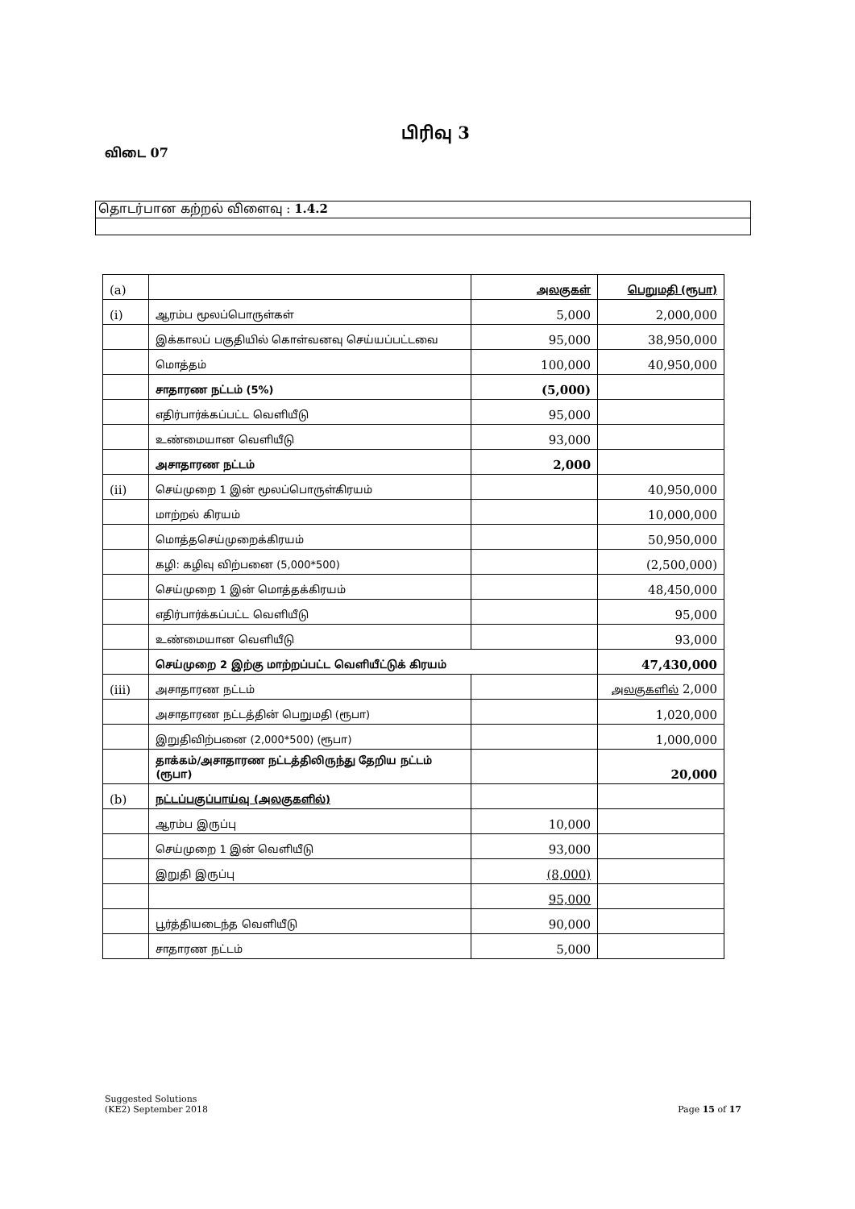பிரிவு 3
விடை 07
தொடர்பான கற்றல் விளைவு : 1.4.2
| (a) | | அலகுகள் | பெறுமதி (ரூபா) |
| (i) | ஆரம்ப மூலப்பொருள்கள் | 5,000 | 2,000,000 |
| | இக்காலப் பகுதியில் கொள்வனவு செய்யப்பட்டவை | 95,000 | 38,950,000 |
| | மொத்தம் | 100,000 | 40,950,000 |
| | சாதாரண நட்டம் (5%) | (5,000) | |
| | எதிர்பார்க்கப்பட்ட வெளியீடு | 95,000 | |
| | உண்மையான வெளியீடு | 93,000 | |
| | அசாதாரண நட்டம் | 2,000 | |
| (ii) | செய்முறை 1 இன் மூலப்பொருள்கிரயம் | | 40,950,000 |
| | மாற்றல் கிரயம் | | 10,000,000 |
| | மொத்தசெய்முறைக்கிரயம் | | 50,950,000 |
| | கழி: கழிவு விற்பனை (5,000*500) | | (2,500,000) |
| | செய்முறை 1 இன் மொத்தக்கிரயம் | | 48,450,000 |
| | எதிர்பார்க்கப்பட்ட வெளியீடு | | 95,000 |
| | உண்மையான வெளியீடு | | 93,000 |
| | செய்முறை 2 இற்கு மாற்றப்பட்ட வெளியீட்டுக் கிரயம் | | 47,430,000 |
| (iii) | அசாதாரண நட்டம் | | அலகுகளில் 2,000 |
| | அசாதாரண நட்டத்தின் பெறுமதி (ரூபா) | | 1,020,000 |
| | இறுதிவிற்பனை (2,000*500) (ரூபா) | | 1,000,000 |
| | தாக்கம்/அசாதாரண நட்டத்திலிருந்து தேறிய நட்டம் (ரூபா) | | 20,000 |
| (b) | நட்டப்பகுப்பாய்வு (அலகுகளில்) | | |
| | ஆரம்ப இருப்பு | 10,000 | |
| | செய்முறை 1 இன் வெளியீடு | 93,000 | |
| | இறுதி இருப்பு | (8,000) | |
| | | 95,000 | |
| | பூர்த்தியடைந்த வெளியீடு | 90,000 | |
| | சாதாரண நட்டம் | 5,000 | |
Suggested Solutions
(KE2) September 2018 Page 15 of 17